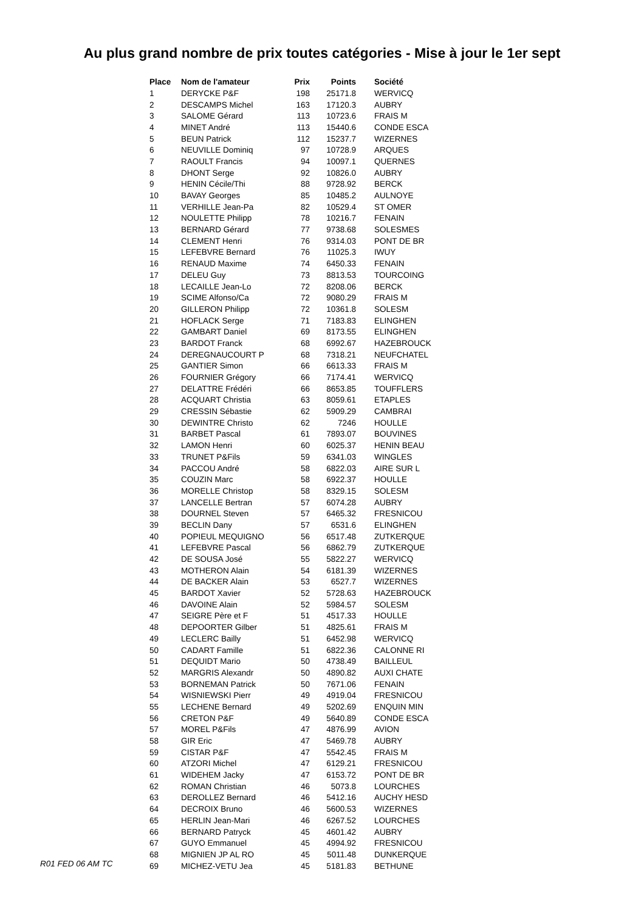Au plus grand nombre de prix toutes catégories - Mise à jour le 1er sept
| Place | Nom de l'amateur | Prix | Points | Société |
| --- | --- | --- | --- | --- |
| 1 | DERYCKE P&F | 198 | 25171.8 | WERVICQ |
| 2 | DESCAMPS Michel | 163 | 17120.3 | AUBRY |
| 3 | SALOME Gérard | 113 | 10723.6 | FRAIS M |
| 4 | MINET André | 113 | 15440.6 | CONDE ESCA |
| 5 | BEUN Patrick | 112 | 15237.7 | WIZERNES |
| 6 | NEUVILLE Dominiq | 97 | 10728.9 | ARQUES |
| 7 | RAOULT Francis | 94 | 10097.1 | QUERNES |
| 8 | DHONT Serge | 92 | 10826.0 | AUBRY |
| 9 | HENIN Cécile/Thi | 88 | 9728.92 | BERCK |
| 10 | BAVAY Georges | 85 | 10485.2 | AULNOYE |
| 11 | VERHILLE Jean-Pa | 82 | 10529.4 | ST OMER |
| 12 | NOULETTE Philipp | 78 | 10216.7 | FENAIN |
| 13 | BERNARD Gérard | 77 | 9738.68 | SOLESMES |
| 14 | CLEMENT Henri | 76 | 9314.03 | PONT DE BR |
| 15 | LEFEBVRE Bernard | 76 | 11025.3 | IWUY |
| 16 | RENAUD Maxime | 74 | 6450.33 | FENAIN |
| 17 | DELEU Guy | 73 | 8813.53 | TOURCOING |
| 18 | LECAILLE Jean-Lo | 72 | 8208.06 | BERCK |
| 19 | SCIME Alfonso/Ca | 72 | 9080.29 | FRAIS M |
| 20 | GILLERON Philipp | 72 | 10361.8 | SOLESM |
| 21 | HOFLACK Serge | 71 | 7183.83 | ELINGHEN |
| 22 | GAMBART Daniel | 69 | 8173.55 | ELINGHEN |
| 23 | BARDOT Franck | 68 | 6992.67 | HAZEBROUCK |
| 24 | DEREGNAUCOURT P | 68 | 7318.21 | NEUFCHATEL |
| 25 | GANTIER Simon | 66 | 6613.33 | FRAIS M |
| 26 | FOURNIER Grégory | 66 | 7174.41 | WERVICQ |
| 27 | DELATTRE Frédéri | 66 | 8653.85 | TOUFFLERS |
| 28 | ACQUART Christia | 63 | 8059.61 | ETAPLES |
| 29 | CRESSIN Sébastie | 62 | 5909.29 | CAMBRAI |
| 30 | DEWINTRE Christo | 62 | 7246 | HOULLE |
| 31 | BARBET Pascal | 61 | 7893.07 | BOUVINES |
| 32 | LAMON Henri | 60 | 6025.37 | HENIN BEAU |
| 33 | TRUNET P&Fils | 59 | 6341.03 | WINGLES |
| 34 | PACCOU André | 58 | 6822.03 | AIRE SUR L |
| 35 | COUZIN Marc | 58 | 6922.37 | HOULLE |
| 36 | MORELLE Christop | 58 | 8329.15 | SOLESM |
| 37 | LANCELLE Bertran | 57 | 6074.28 | AUBRY |
| 38 | DOURNEL Steven | 57 | 6465.32 | FRESNICOU |
| 39 | BECLIN Dany | 57 | 6531.6 | ELINGHEN |
| 40 | POPIEUL MEQUIGNO | 56 | 6517.48 | ZUTKERQUE |
| 41 | LEFEBVRE Pascal | 56 | 6862.79 | ZUTKERQUE |
| 42 | DE SOUSA José | 55 | 5822.27 | WERVICQ |
| 43 | MOTHERON Alain | 54 | 6181.39 | WIZERNES |
| 44 | DE BACKER Alain | 53 | 6527.7 | WIZERNES |
| 45 | BARDOT Xavier | 52 | 5728.63 | HAZEBROUCK |
| 46 | DAVOINE Alain | 52 | 5984.57 | SOLESM |
| 47 | SEIGRE Père et F | 51 | 4517.33 | HOULLE |
| 48 | DEPOORTER Gilber | 51 | 4825.61 | FRAIS M |
| 49 | LECLERC Bailly | 51 | 6452.98 | WERVICQ |
| 50 | CADART Famille | 51 | 6822.36 | CALONNE RI |
| 51 | DEQUIDT Mario | 50 | 4738.49 | BAILLEUL |
| 52 | MARGRIS Alexandr | 50 | 4890.82 | AUXI CHATE |
| 53 | BORNEMAN Patrick | 50 | 7671.06 | FENAIN |
| 54 | WISNIEWSKI Pierr | 49 | 4919.04 | FRESNICOU |
| 55 | LECHENE Bernard | 49 | 5202.69 | ENQUIN MIN |
| 56 | CRETON P&F | 49 | 5640.89 | CONDE ESCA |
| 57 | MOREL P&Fils | 47 | 4876.99 | AVION |
| 58 | GIR Eric | 47 | 5469.78 | AUBRY |
| 59 | CISTAR P&F | 47 | 5542.45 | FRAIS M |
| 60 | ATZORI Michel | 47 | 6129.21 | FRESNICOU |
| 61 | WIDEHEM Jacky | 47 | 6153.72 | PONT DE BR |
| 62 | ROMAN Christian | 46 | 5073.8 | LOURCHES |
| 63 | DEROLLEZ Bernard | 46 | 5412.16 | AUCHY HESD |
| 64 | DECROIX Bruno | 46 | 5600.53 | WIZERNES |
| 65 | HERLIN Jean-Mari | 46 | 6267.52 | LOURCHES |
| 66 | BERNARD Patryck | 45 | 4601.42 | AUBRY |
| 67 | GUYO Emmanuel | 45 | 4994.92 | FRESNICOU |
| 68 | MIGNIEN JP AL RO | 45 | 5011.48 | DUNKERQUE |
| 69 | MICHEZ-VETU Jea | 45 | 5181.83 | BETHUNE |
R01 FED 06 AM TC